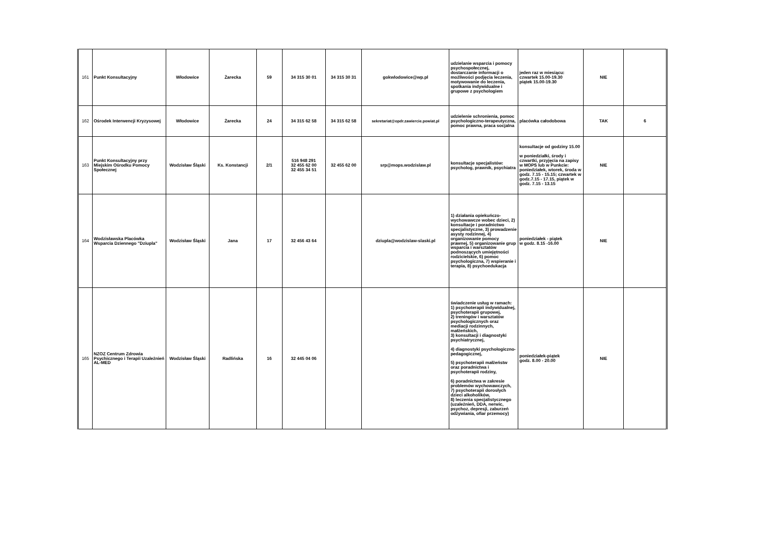| 161 | Punkt Konsultacyjny | Włodowice | Żarecka | 59 | 34 315 30 01 | 34 315 30 31 | gokwlodowice@wp.pl | udzielanie wsparcia i pomocy psychospołecznej, dostarczanie informacji o możliwości podjęcia leczenia, motywowanie do leczenia, spotkania indywidualne i grupowe z psychologiem | jeden raz w miesiącu: czwartek 15.00-19.30 piątek 15.00-19.30 | NIE | |
| 162 | Ośrodek Interwencji Kryzysowej | Włodowice | Żarecka | 24 | 34 315 62 58 | 34 315 62 58 | sekretariat@opdr.zawiercie.powiat.pl | udzielenie schronienia, pomoc psychologiczno-terapeutyczna, pomoc prawna, praca socjalna | placówka całodobowa | TAK | 6 |
| 163 | Punkt Konsultacyjny przy Miejskim Ośrodku Pomocy Społecznej | Wodzisław Śląski | Ks. Konstancji | 2/1 | 516 948 291 32 455 62 00 32 455 34 51 | 32 455 62 00 | srp@mops.wodzislaw.pl | konsultacje specjalistów: psycholog, prawnik, psychiatra | konsultacje od godziny 15.00 w poniedziałki, środy i czwartki, przyjęcia na zapisy w MOPS lub w Punkcie: poniedziałek, wtorek, środa w godz. 7.15 - 15.15; czwartek w godz.7.15 - 17.15, piątek w godz. 7.15 - 13.15 | NIE | |
| 164 | Wodzisławska Placówka Wsparcia Dziennego "Dziupla" | Wodzisław Śląski | Jana | 17 | 32 456 43 64 | | dziupla@wodzislaw-slaski.pl | 1) działania opiekuńczo-wychowawcze wobec dzieci, 2) konsultacje i poradnictwo specjalistyczne, 3) prowadzenie asysty rodzinnej, 4) organizowanie pomocy prawnej, 5) organizowanie grup wsparcia i warsztatów podnoszących umiejętności rodzicielskie, 6) pomoc psychologiczna, 7) wspieranie i terapia, 8) psychoedukacja | poniedziałek - piątek w godz. 8.15 -16.00 | NIE | |
| 165 | NZOZ Centrum Zdrowia Psychicznego i Terapii Uzależnień AL-MED | Wodzisław Śląski | Radlińska | 16 | 32 445 04 06 | | | świadczenie usług w ramach: 1) psychoterapii indywidualnej, psychoterapii grupowej, 2) treningów i warsztatów psychologicznych oraz mediacji rodzinnych, małżeńskich, 3) konsultacji i diagnostyki psychiatrycznej, 4) diagnostyki psychologiczno-pedagogicznej, 5) psychoterapii małżeństw oraz poradnictwa i psychoterapii rodziny, 6) poradnictwa w zakresie problemów wychowawczych, 7) psychoterapii dorosłych dzieci alkoholików, 8) leczenia specjalistycznego (uzależnień, DDA, nerwic, psychoz, depresji, zaburzeń odżywiania, ofiar przemocy) | poniedziałek-piątek godz. 8.00 - 20.00 | NIE | |